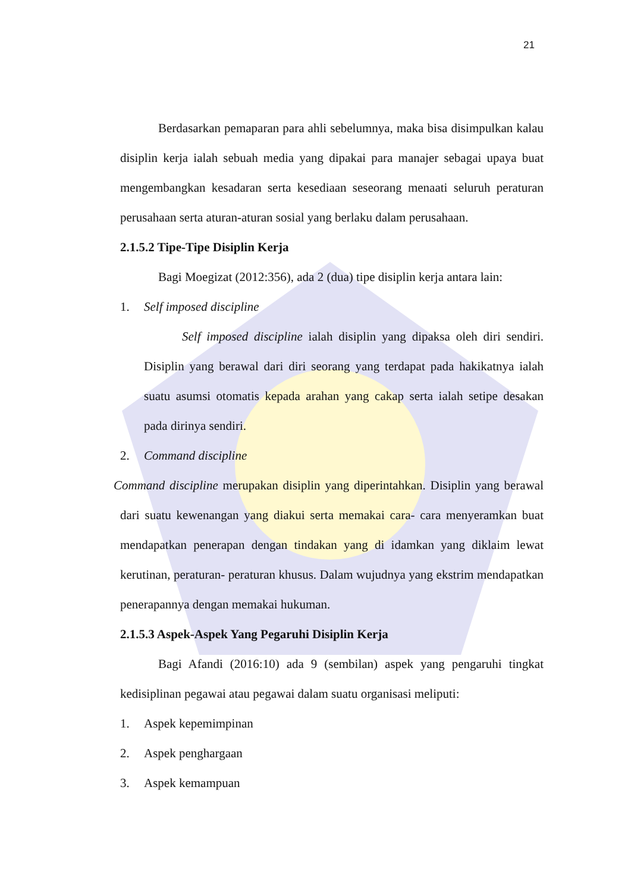21
Berdasarkan pemaparan para ahli sebelumnya, maka bisa disimpulkan kalau disiplin kerja ialah sebuah media yang dipakai para manajer sebagai upaya buat mengembangkan kesadaran serta kesediaan seseorang menaati seluruh peraturan perusahaan serta aturan-aturan sosial yang berlaku dalam perusahaan.
2.1.5.2 Tipe-Tipe Disiplin Kerja
Bagi Moegizat (2012:356), ada 2 (dua) tipe disiplin kerja antara lain:
1. Self imposed discipline
Self imposed discipline ialah disiplin yang dipaksa oleh diri sendiri. Disiplin yang berawal dari diri seorang yang terdapat pada hakikatnya ialah suatu asumsi otomatis kepada arahan yang cakap serta ialah setipe desakan pada dirinya sendiri.
2. Command discipline
Command discipline merupakan disiplin yang diperintahkan. Disiplin yang berawal dari suatu kewenangan yang diakui serta memakai cara- cara menyeramkan buat mendapatkan penerapan dengan tindakan yang di idamkan yang diklaim lewat kerutinan, peraturan- peraturan khusus. Dalam wujudnya yang ekstrim mendapatkan penerapannya dengan memakai hukuman.
2.1.5.3 Aspek-Aspek Yang Pegaruhi Disiplin Kerja
Bagi Afandi (2016:10) ada 9 (sembilan) aspek yang pengaruhi tingkat kedisiplinan pegawai atau pegawai dalam suatu organisasi meliputi:
1. Aspek kepemimpinan
2. Aspek penghargaan
3. Aspek kemampuan